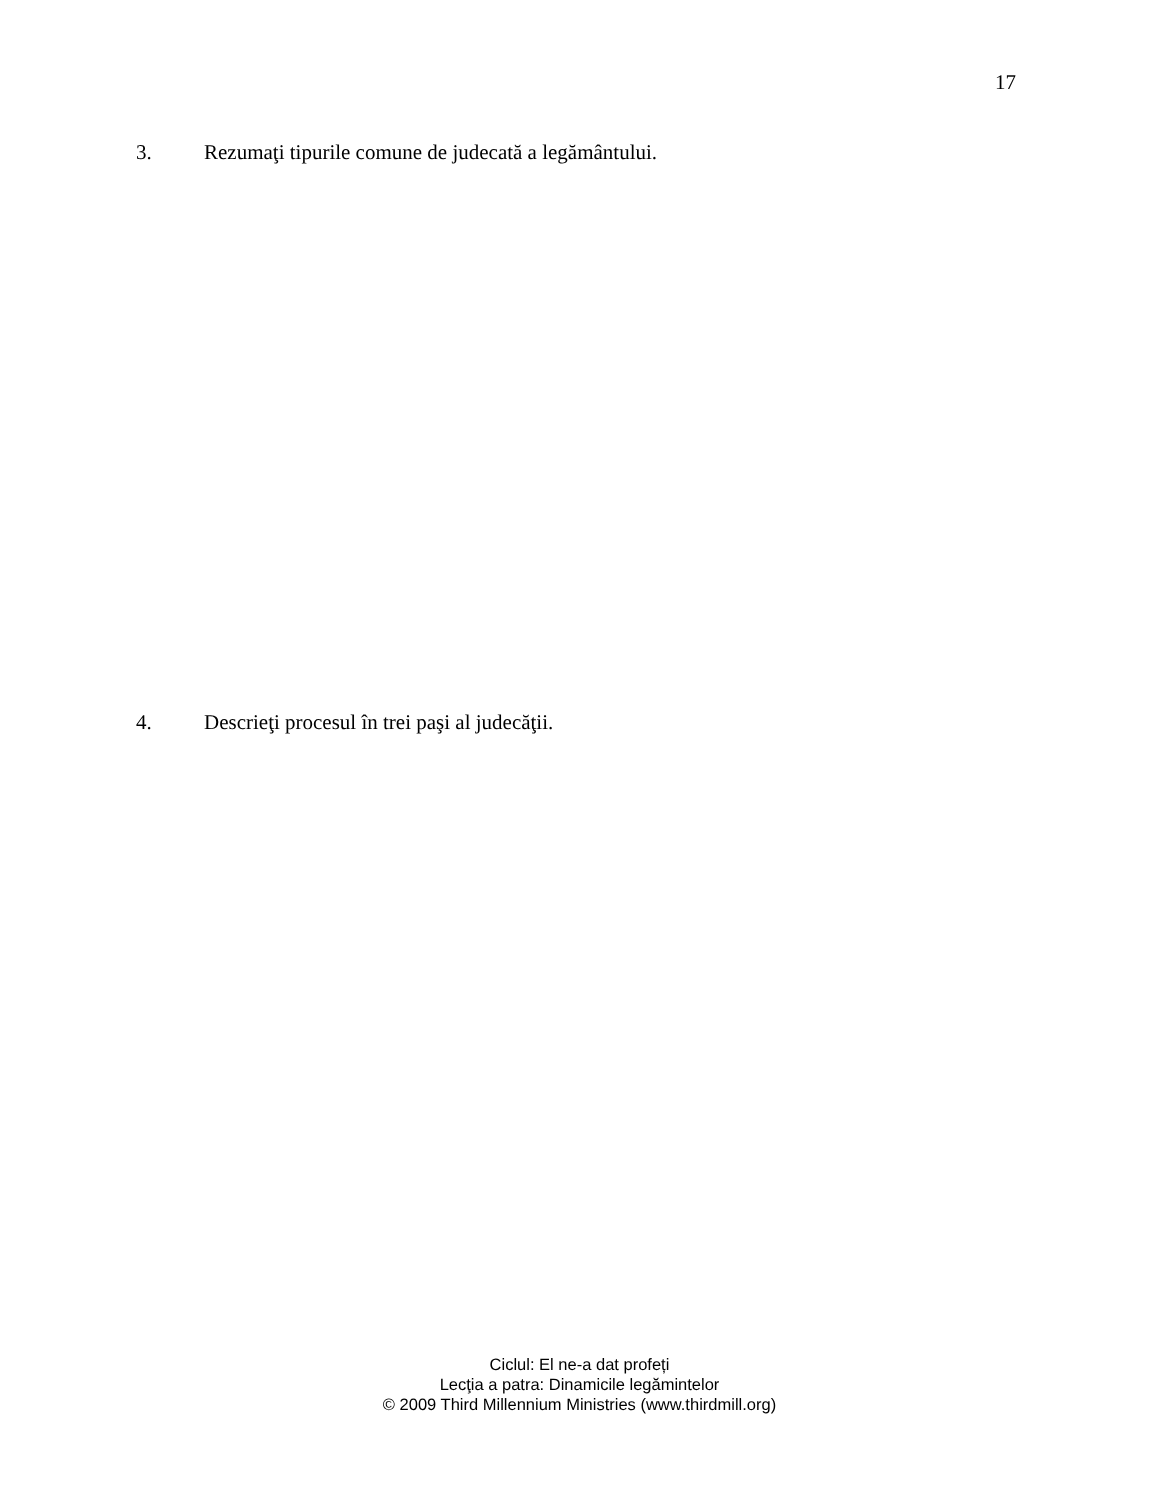17
3. Rezumaţi tipurile comune de judecată a legământului.
4. Descrieţi procesul în trei paşi al judecăţii.
Ciclul: El ne-a dat profeți
Lecţia a patra: Dinamicile legămintelor
© 2009 Third Millennium Ministries (www.thirdmill.org)